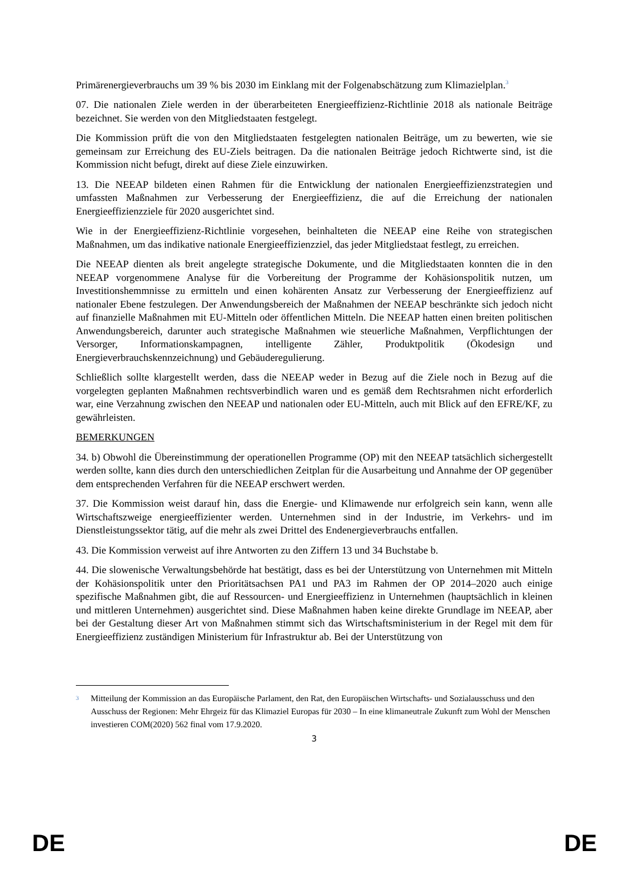Primärenergieverbrauchs um 39 % bis 2030 im Einklang mit der Folgenabschätzung zum Klimazielplan.<sup>3</sup>
07. Die nationalen Ziele werden in der überarbeiteten Energieeffizienz-Richtlinie 2018 als nationale Beiträge bezeichnet. Sie werden von den Mitgliedstaaten festgelegt.
Die Kommission prüft die von den Mitgliedstaaten festgelegten nationalen Beiträge, um zu bewerten, wie sie gemeinsam zur Erreichung des EU-Ziels beitragen. Da die nationalen Beiträge jedoch Richtwerte sind, ist die Kommission nicht befugt, direkt auf diese Ziele einzuwirken.
13. Die NEEAP bildeten einen Rahmen für die Entwicklung der nationalen Energieeffizienzstrategien und umfassten Maßnahmen zur Verbesserung der Energieeffizienz, die auf die Erreichung der nationalen Energieeffizienzziele für 2020 ausgerichtet sind.
Wie in der Energieeffizienz-Richtlinie vorgesehen, beinhalteten die NEEAP eine Reihe von strategischen Maßnahmen, um das indikative nationale Energieeffizienzziel, das jeder Mitgliedstaat festlegt, zu erreichen.
Die NEEAP dienten als breit angelegte strategische Dokumente, und die Mitgliedstaaten konnten die in den NEEAP vorgenommene Analyse für die Vorbereitung der Programme der Kohäsionspolitik nutzen, um Investitionshemmnisse zu ermitteln und einen kohärenten Ansatz zur Verbesserung der Energieeffizienz auf nationaler Ebene festzulegen. Der Anwendungsbereich der Maßnahmen der NEEAP beschränkte sich jedoch nicht auf finanzielle Maßnahmen mit EU-Mitteln oder öffentlichen Mitteln. Die NEEAP hatten einen breiten politischen Anwendungsbereich, darunter auch strategische Maßnahmen wie steuerliche Maßnahmen, Verpflichtungen der Versorger, Informationskampagnen, intelligente Zähler, Produktpolitik (Ökodesign und Energieverbrauchskennzeichnung) und Gebäuderegulierung.
Schließlich sollte klargestellt werden, dass die NEEAP weder in Bezug auf die Ziele noch in Bezug auf die vorgelegten geplanten Maßnahmen rechtsverbindlich waren und es gemäß dem Rechtsrahmen nicht erforderlich war, eine Verzahnung zwischen den NEEAP und nationalen oder EU-Mitteln, auch mit Blick auf den EFRE/KF, zu gewährleisten.
BEMERKUNGEN
34. b) Obwohl die Übereinstimmung der operationellen Programme (OP) mit den NEEAP tatsächlich sichergestellt werden sollte, kann dies durch den unterschiedlichen Zeitplan für die Ausarbeitung und Annahme der OP gegenüber dem entsprechenden Verfahren für die NEEAP erschwert werden.
37. Die Kommission weist darauf hin, dass die Energie- und Klimawende nur erfolgreich sein kann, wenn alle Wirtschaftszweige energieeffizienter werden. Unternehmen sind in der Industrie, im Verkehrs- und im Dienstleistungssektor tätig, auf die mehr als zwei Drittel des Endenergieverbrauchs entfallen.
43. Die Kommission verweist auf ihre Antworten zu den Ziffern 13 und 34 Buchstabe b.
44. Die slowenische Verwaltungsbehörde hat bestätigt, dass es bei der Unterstützung von Unternehmen mit Mitteln der Kohäsionspolitik unter den Prioritätsachsen PA1 und PA3 im Rahmen der OP 2014–2020 auch einige spezifische Maßnahmen gibt, die auf Ressourcen- und Energieeffizienz in Unternehmen (hauptsächlich in kleinen und mittleren Unternehmen) ausgerichtet sind. Diese Maßnahmen haben keine direkte Grundlage im NEEAP, aber bei der Gestaltung dieser Art von Maßnahmen stimmt sich das Wirtschaftsministerium in der Regel mit dem für Energieeffizienz zuständigen Ministerium für Infrastruktur ab. Bei der Unterstützung von
<sup>3</sup> Mitteilung der Kommission an das Europäische Parlament, den Rat, den Europäischen Wirtschafts- und Sozialausschuss und den Ausschuss der Regionen: Mehr Ehrgeiz für das Klimaziel Europas für 2030 – In eine klimaneutrale Zukunft zum Wohl der Menschen investieren COM(2020) 562 final vom 17.9.2020.
3
DE DE